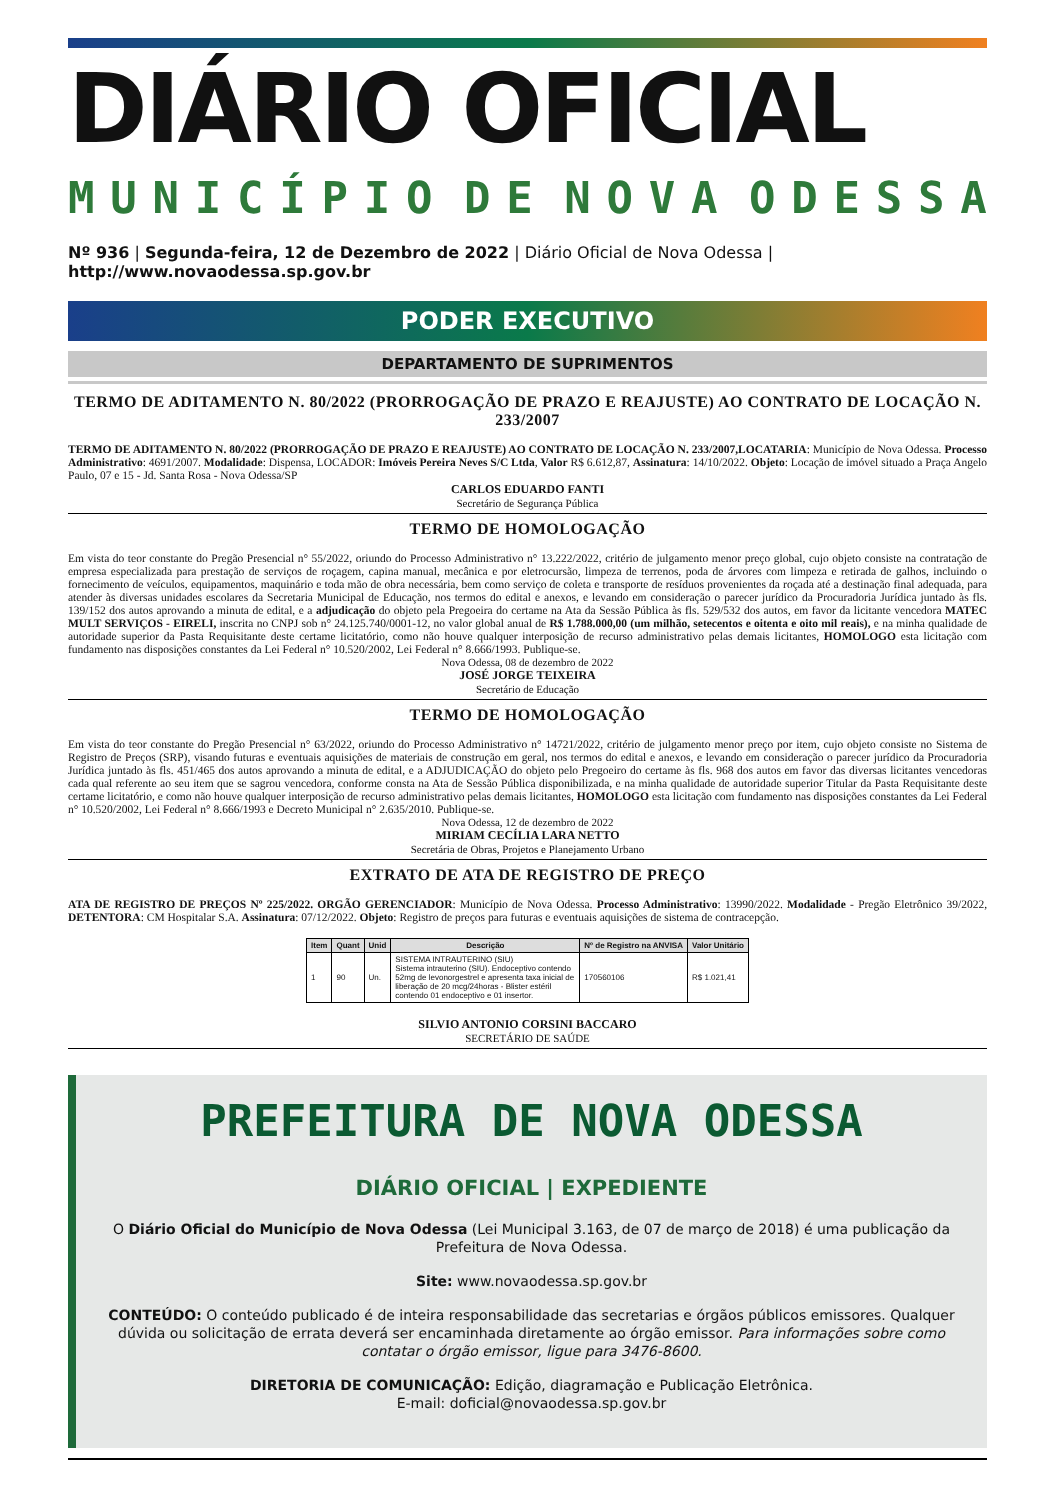DIÁRIO OFICIAL
MUNICÍPIO DE NOVA ODESSA
Nº 936 | Segunda-feira, 12 de Dezembro de 2022 | Diário Oficial de Nova Odessa | http://www.novaodessa.sp.gov.br
PODER EXECUTIVO
DEPARTAMENTO DE SUPRIMENTOS
TERMO DE ADITAMENTO N. 80/2022 (PRORROGAÇÃO DE PRAZO E REAJUSTE) AO CONTRATO DE LOCAÇÃO N. 233/2007
TERMO DE ADITAMENTO N. 80/2022 (PRORROGAÇÃO DE PRAZO E REAJUSTE) AO CONTRATO DE LOCAÇÃO N. 233/2007,LOCATARIA: Município de Nova Odessa. Processo Administrativo: 4691/2007. Modalidade: Dispensa, LOCADOR: Imóveis Pereira Neves S/C Ltda, Valor R$ 6.612,87, Assinatura: 14/10/2022. Objeto: Locação de imóvel situado a Praça Angelo Paulo, 07 e 15 - Jd. Santa Rosa - Nova Odessa/SP
CARLOS EDUARDO FANTI
Secretário de Segurança Pública
TERMO DE HOMOLOGAÇÃO
Em vista do teor constante do Pregão Presencial n° 55/2022, oriundo do Processo Administrativo n° 13.222/2022, critério de julgamento menor preço global, cujo objeto consiste na contratação de empresa especializada para prestação de serviços de roçagem, capina manual, mecânica e por eletrocursão, limpeza de terrenos, poda de árvores com limpeza e retirada de galhos, incluindo o fornecimento de veículos, equipamentos, maquinário e toda mão de obra necessária, bem como serviço de coleta e transporte de resíduos provenientes da roçada até a destinação final adequada, para atender às diversas unidades escolares da Secretaria Municipal de Educação, nos termos do edital e anexos, e levando em consideração o parecer jurídico da Procuradoria Jurídica juntado às fls. 139/152 dos autos aprovando a minuta de edital, e a adjudicação do objeto pela Pregoeira do certame na Ata da Sessão Pública às fls. 529/532 dos autos, em favor da licitante vencedora MATEC MULT SERVIÇOS - EIRELI, inscrita no CNPJ sob n° 24.125.740/0001-12, no valor global anual de R$ 1.788.000,00 (um milhão, setecentos e oitenta e oito mil reais), e na minha qualidade de autoridade superior da Pasta Requisitante deste certame licitatório, como não houve qualquer interposição de recurso administrativo pelas demais licitantes, HOMOLOGO esta licitação com fundamento nas disposições constantes da Lei Federal n° 10.520/2002, Lei Federal n° 8.666/1993. Publique-se.
Nova Odessa, 08 de dezembro de 2022
JOSÉ JORGE TEIXEIRA
Secretário de Educação
TERMO DE HOMOLOGAÇÃO
Em vista do teor constante do Pregão Presencial n° 63/2022, oriundo do Processo Administrativo n° 14721/2022, critério de julgamento menor preço por item, cujo objeto consiste no Sistema de Registro de Preços (SRP), visando futuras e eventuais aquisições de materiais de construção em geral, nos termos do edital e anexos, e levando em consideração o parecer jurídico da Procuradoria Jurídica juntado às fls. 451/465 dos autos aprovando a minuta de edital, e a ADJUDICAÇÃO do objeto pelo Pregoeiro do certame às fls. 968 dos autos em favor das diversas licitantes vencedoras cada qual referente ao seu item que se sagrou vencedora, conforme consta na Ata de Sessão Pública disponibilizada, e na minha qualidade de autoridade superior Titular da Pasta Requisitante deste certame licitatório, e como não houve qualquer interposição de recurso administrativo pelas demais licitantes, HOMOLOGO esta licitação com fundamento nas disposições constantes da Lei Federal n° 10.520/2002, Lei Federal n° 8.666/1993 e Decreto Municipal n° 2.635/2010. Publique-se.
Nova Odessa, 12 de dezembro de 2022
MIRIAM CECÍLIA LARA NETTO
Secretária de Obras, Projetos e Planejamento Urbano
EXTRATO DE ATA DE REGISTRO DE PREÇO
ATA DE REGISTRO DE PREÇOS Nº 225/2022. ORGÃO GERENCIADOR: Município de Nova Odessa. Processo Administrativo: 13990/2022. Modalidade - Pregão Eletrônico 39/2022, DETENTORA: CM Hospitalar S.A. Assinatura: 07/12/2022. Objeto: Registro de preços para futuras e eventuais aquisições de sistema de contracepção.
| Item | Quant | Unid | Descrição | Nº de Registro na ANVISA | Valor Unitário |
| --- | --- | --- | --- | --- | --- |
| 1 | 90 | Un. | SISTEMA INTRAUTERINO (SIU) Sistema intrauterino (SIU). Endoceptivo contendo 52mg de levonorgestrel e apresenta taxa inicial de liberação de 20 mcg/24horas - Blister estéril contendo 01 endoceptivo e 01 insertor. | 170560106 | R$ 1.021,41 |
SILVIO ANTONIO CORSINI BACCARO
SECRETÁRIO DE SAÚDE
PREFEITURA DE NOVA ODESSA
DIÁRIO OFICIAL | EXPEDIENTE
O Diário Oficial do Município de Nova Odessa (Lei Municipal 3.163, de 07 de março de 2018) é uma publicação da Prefeitura de Nova Odessa.
Site: www.novaodessa.sp.gov.br
CONTEÚDO: O conteúdo publicado é de inteira responsabilidade das secretarias e órgãos públicos emissores. Qualquer dúvida ou solicitação de errata deverá ser encaminhada diretamente ao órgão emissor. Para informações sobre como contatar o órgão emissor, ligue para 3476-8600.
DIRETORIA DE COMUNICAÇÃO: Edição, diagramação e Publicação Eletrônica.
E-mail: doficial@novaodessa.sp.gov.br